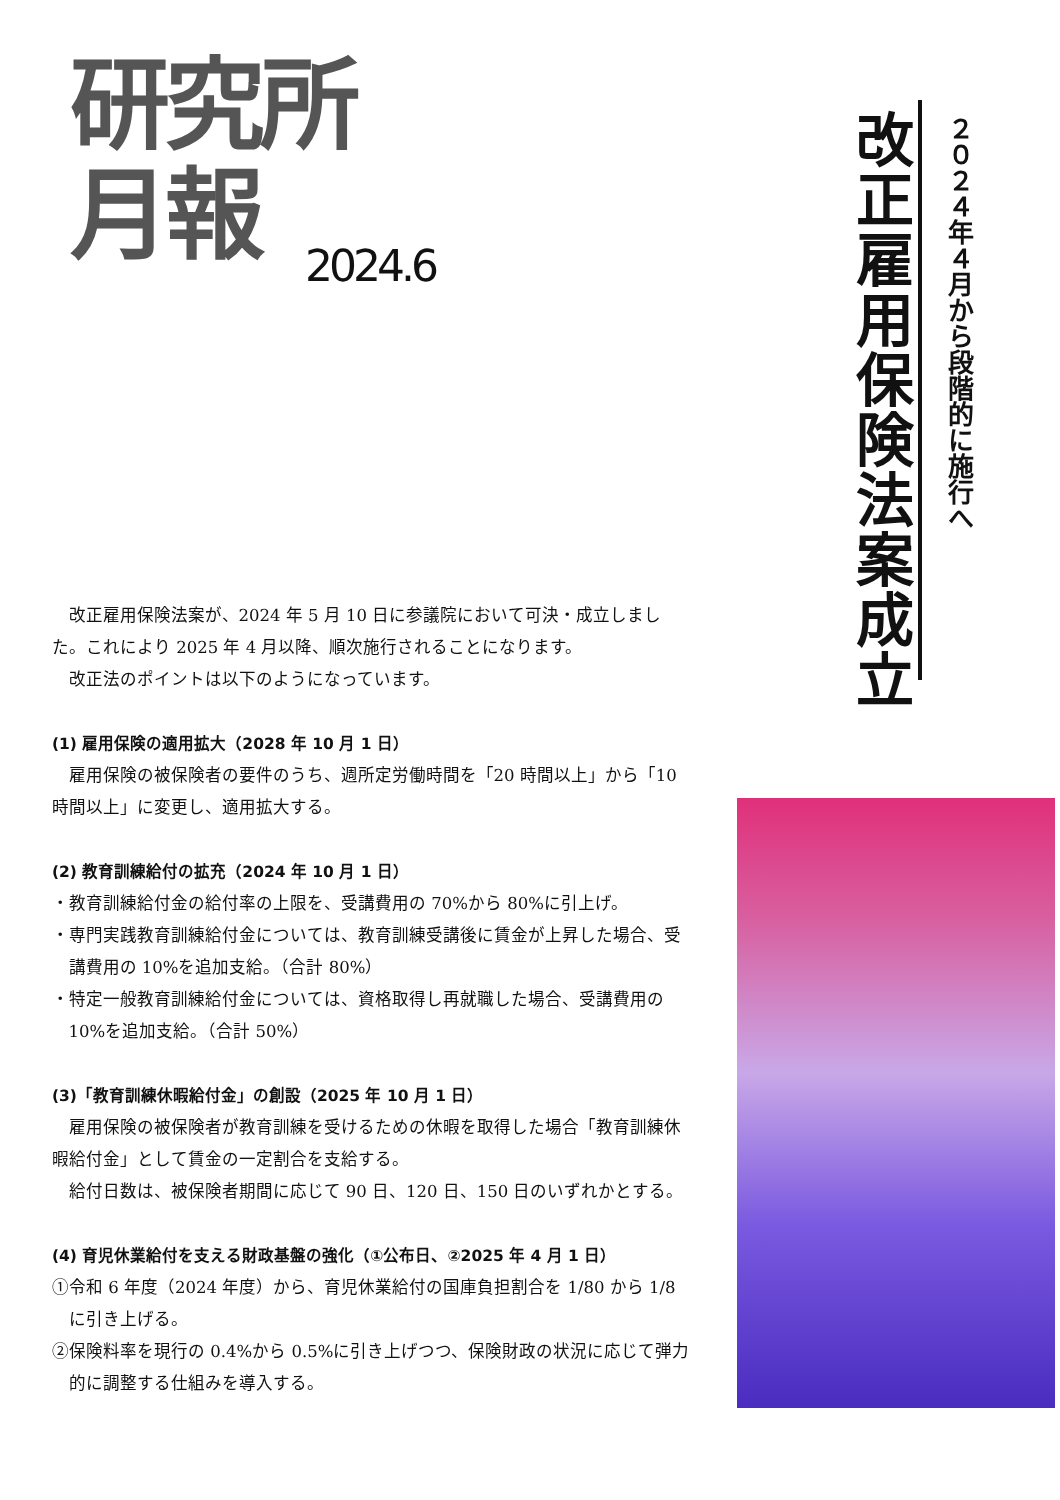研究所
月報
2024.6
改正雇用保険法案成立
２０２４年４月から段階的に施行へ
改正雇用保険法案が、2024 年 5 月 10 日に参議院において可決・成立しました。これにより 2025 年 4 月以降、順次施行されることになります。
改正法のポイントは以下のようになっています。
(1) 雇用保険の適用拡大（2028 年 10 月 1 日）
雇用保険の被保険者の要件のうち、週所定労働時間を「20 時間以上」から「10 時間以上」に変更し、適用拡大する。
(2) 教育訓練給付の拡充（2024 年 10 月 1 日）
・教育訓練給付金の給付率の上限を、受講費用の 70%から 80%に引上げ。
・専門実践教育訓練給付金については、教育訓練受講後に賃金が上昇した場合、受講費用の 10%を追加支給。（合計 80%）
・特定一般教育訓練給付金については、資格取得し再就職した場合、受講費用の 10%を追加支給。（合計 50%）
(3)「教育訓練休暇給付金」の創設（2025 年 10 月 1 日）
雇用保険の被保険者が教育訓練を受けるための休暇を取得した場合「教育訓練休暇給付金」として賃金の一定割合を支給する。
給付日数は、被保険者期間に応じて 90 日、120 日、150 日のいずれかとする。
(4) 育児休業給付を支える財政基盤の強化（①公布日、②2025 年 4 月 1 日）
①令和 6 年度（2024 年度）から、育児休業給付の国庫負担割合を 1/80 から 1/8 に引き上げる。
②保険料率を現行の 0.4%から 0.5%に引き上げつつ、保険財政の状況に応じて弾力的に調整する仕組みを導入する。